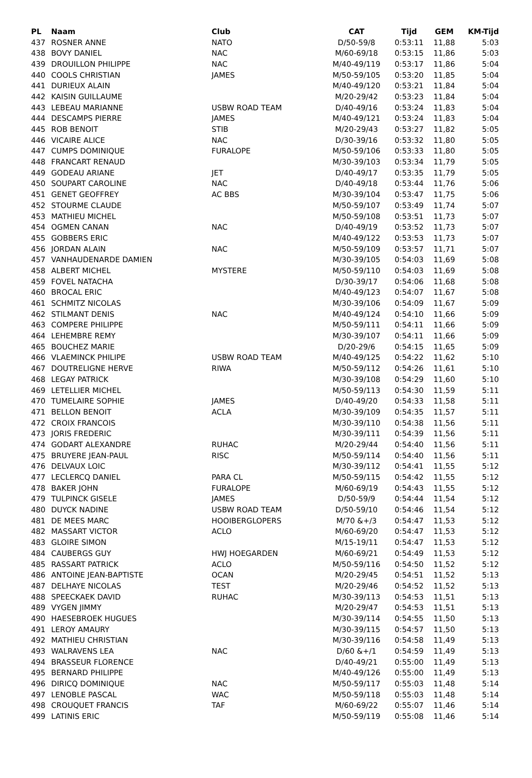| PL | Naam | Club | CAT | Tijd | GEM | KM-Tijd |
| --- | --- | --- | --- | --- | --- | --- |
| 437 | ROSNER ANNE | NATO | D/50-59/8 | 0:53:11 | 11,88 | 5:03 |
| 438 | BOVY DANIEL | NAC | M/60-69/18 | 0:53:15 | 11,86 | 5:03 |
| 439 | DROUILLON PHILIPPE | NAC | M/40-49/119 | 0:53:17 | 11,86 | 5:04 |
| 440 | COOLS CHRISTIAN | JAMES | M/50-59/105 | 0:53:20 | 11,85 | 5:04 |
| 441 | DURIEUX ALAIN | | M/40-49/120 | 0:53:21 | 11,84 | 5:04 |
| 442 | KAISIN GUILLAUME | | M/20-29/42 | 0:53:23 | 11,84 | 5:04 |
| 443 | LEBEAU MARIANNE | USBW ROAD TEAM | D/40-49/16 | 0:53:24 | 11,83 | 5:04 |
| 444 | DESCAMPS PIERRE | JAMES | M/40-49/121 | 0:53:24 | 11,83 | 5:04 |
| 445 | ROB BENOIT | STIB | M/20-29/43 | 0:53:27 | 11,82 | 5:05 |
| 446 | VICAIRE ALICE | NAC | D/30-39/16 | 0:53:32 | 11,80 | 5:05 |
| 447 | CUMPS DOMINIQUE | FURALOPE | M/50-59/106 | 0:53:33 | 11,80 | 5:05 |
| 448 | FRANCART RENAUD | | M/30-39/103 | 0:53:34 | 11,79 | 5:05 |
| 449 | GODEAU ARIANE | JET | D/40-49/17 | 0:53:35 | 11,79 | 5:05 |
| 450 | SOUPART CAROLINE | NAC | D/40-49/18 | 0:53:44 | 11,76 | 5:06 |
| 451 | GENET GEOFFREY | AC BBS | M/30-39/104 | 0:53:47 | 11,75 | 5:06 |
| 452 | STOURME CLAUDE | | M/50-59/107 | 0:53:49 | 11,74 | 5:07 |
| 453 | MATHIEU MICHEL | | M/50-59/108 | 0:53:51 | 11,73 | 5:07 |
| 454 | OGMEN CANAN | NAC | D/40-49/19 | 0:53:52 | 11,73 | 5:07 |
| 455 | GOBBERS ERIC | | M/40-49/122 | 0:53:53 | 11,73 | 5:07 |
| 456 | JORDAN ALAIN | NAC | M/50-59/109 | 0:53:57 | 11,71 | 5:07 |
| 457 | VANHAUDENARDE DAMIEN | | M/30-39/105 | 0:54:03 | 11,69 | 5:08 |
| 458 | ALBERT MICHEL | MYSTERE | M/50-59/110 | 0:54:03 | 11,69 | 5:08 |
| 459 | FOVEL NATACHA | | D/30-39/17 | 0:54:06 | 11,68 | 5:08 |
| 460 | BROCAL ERIC | | M/40-49/123 | 0:54:07 | 11,67 | 5:08 |
| 461 | SCHMITZ NICOLAS | | M/30-39/106 | 0:54:09 | 11,67 | 5:09 |
| 462 | STILMANT DENIS | NAC | M/40-49/124 | 0:54:10 | 11,66 | 5:09 |
| 463 | COMPERE PHILIPPE | | M/50-59/111 | 0:54:11 | 11,66 | 5:09 |
| 464 | LEHEMBRE REMY | | M/30-39/107 | 0:54:11 | 11,66 | 5:09 |
| 465 | BOUCHEZ MARIE | | D/20-29/6 | 0:54:15 | 11,65 | 5:09 |
| 466 | VLAEMINCK PHILIPE | USBW ROAD TEAM | M/40-49/125 | 0:54:22 | 11,62 | 5:10 |
| 467 | DOUTRELIGNE HERVE | RIWA | M/50-59/112 | 0:54:26 | 11,61 | 5:10 |
| 468 | LEGAY PATRICK | | M/30-39/108 | 0:54:29 | 11,60 | 5:10 |
| 469 | LETELLIER MICHEL | | M/50-59/113 | 0:54:30 | 11,59 | 5:11 |
| 470 | TUMELAIRE SOPHIE | JAMES | D/40-49/20 | 0:54:33 | 11,58 | 5:11 |
| 471 | BELLON BENOIT | ACLA | M/30-39/109 | 0:54:35 | 11,57 | 5:11 |
| 472 | CROIX FRANCOIS | | M/30-39/110 | 0:54:38 | 11,56 | 5:11 |
| 473 | JORIS FREDERIC | | M/30-39/111 | 0:54:39 | 11,56 | 5:11 |
| 474 | GODART ALEXANDRE | RUHAC | M/20-29/44 | 0:54:40 | 11,56 | 5:11 |
| 475 | BRUYERE JEAN-PAUL | RISC | M/50-59/114 | 0:54:40 | 11,56 | 5:11 |
| 476 | DELVAUX LOIC | | M/30-39/112 | 0:54:41 | 11,55 | 5:12 |
| 477 | LECLERCQ DANIEL | PARA CL | M/50-59/115 | 0:54:42 | 11,55 | 5:12 |
| 478 | BAKER JOHN | FURALOPE | M/60-69/19 | 0:54:43 | 11,55 | 5:12 |
| 479 | TULPINCK GISELE | JAMES | D/50-59/9 | 0:54:44 | 11,54 | 5:12 |
| 480 | DUYCK NADINE | USBW ROAD TEAM | D/50-59/10 | 0:54:46 | 11,54 | 5:12 |
| 481 | DE MEES MARC | HOOIBERGLOPERS | M/70 &+/3 | 0:54:47 | 11,53 | 5:12 |
| 482 | MASSART VICTOR | ACLO | M/60-69/20 | 0:54:47 | 11,53 | 5:12 |
| 483 | GLOIRE SIMON | | M/15-19/11 | 0:54:47 | 11,53 | 5:12 |
| 484 | CAUBERGS GUY | HWJ HOEGARDEN | M/60-69/21 | 0:54:49 | 11,53 | 5:12 |
| 485 | RASSART PATRICK | ACLO | M/50-59/116 | 0:54:50 | 11,52 | 5:12 |
| 486 | ANTOINE JEAN-BAPTISTE | OCAN | M/20-29/45 | 0:54:51 | 11,52 | 5:13 |
| 487 | DELHAYE NICOLAS | TEST | M/20-29/46 | 0:54:52 | 11,52 | 5:13 |
| 488 | SPEECKAEK DAVID | RUHAC | M/30-39/113 | 0:54:53 | 11,51 | 5:13 |
| 489 | VYGEN JIMMY | | M/20-29/47 | 0:54:53 | 11,51 | 5:13 |
| 490 | HAESEBROEK HUGUES | | M/30-39/114 | 0:54:55 | 11,50 | 5:13 |
| 491 | LEROY AMAURY | | M/30-39/115 | 0:54:57 | 11,50 | 5:13 |
| 492 | MATHIEU CHRISTIAN | | M/30-39/116 | 0:54:58 | 11,49 | 5:13 |
| 493 | WALRAVENS LEA | NAC | D/60 &+/1 | 0:54:59 | 11,49 | 5:13 |
| 494 | BRASSEUR FLORENCE | | D/40-49/21 | 0:55:00 | 11,49 | 5:13 |
| 495 | BERNARD PHILIPPE | | M/40-49/126 | 0:55:00 | 11,49 | 5:13 |
| 496 | DIRICQ DOMINIQUE | NAC | M/50-59/117 | 0:55:03 | 11,48 | 5:14 |
| 497 | LENOBLE PASCAL | WAC | M/50-59/118 | 0:55:03 | 11,48 | 5:14 |
| 498 | CROUQUET FRANCIS | TAF | M/60-69/22 | 0:55:07 | 11,46 | 5:14 |
| 499 | LATINIS ERIC | | M/50-59/119 | 0:55:08 | 11,46 | 5:14 |